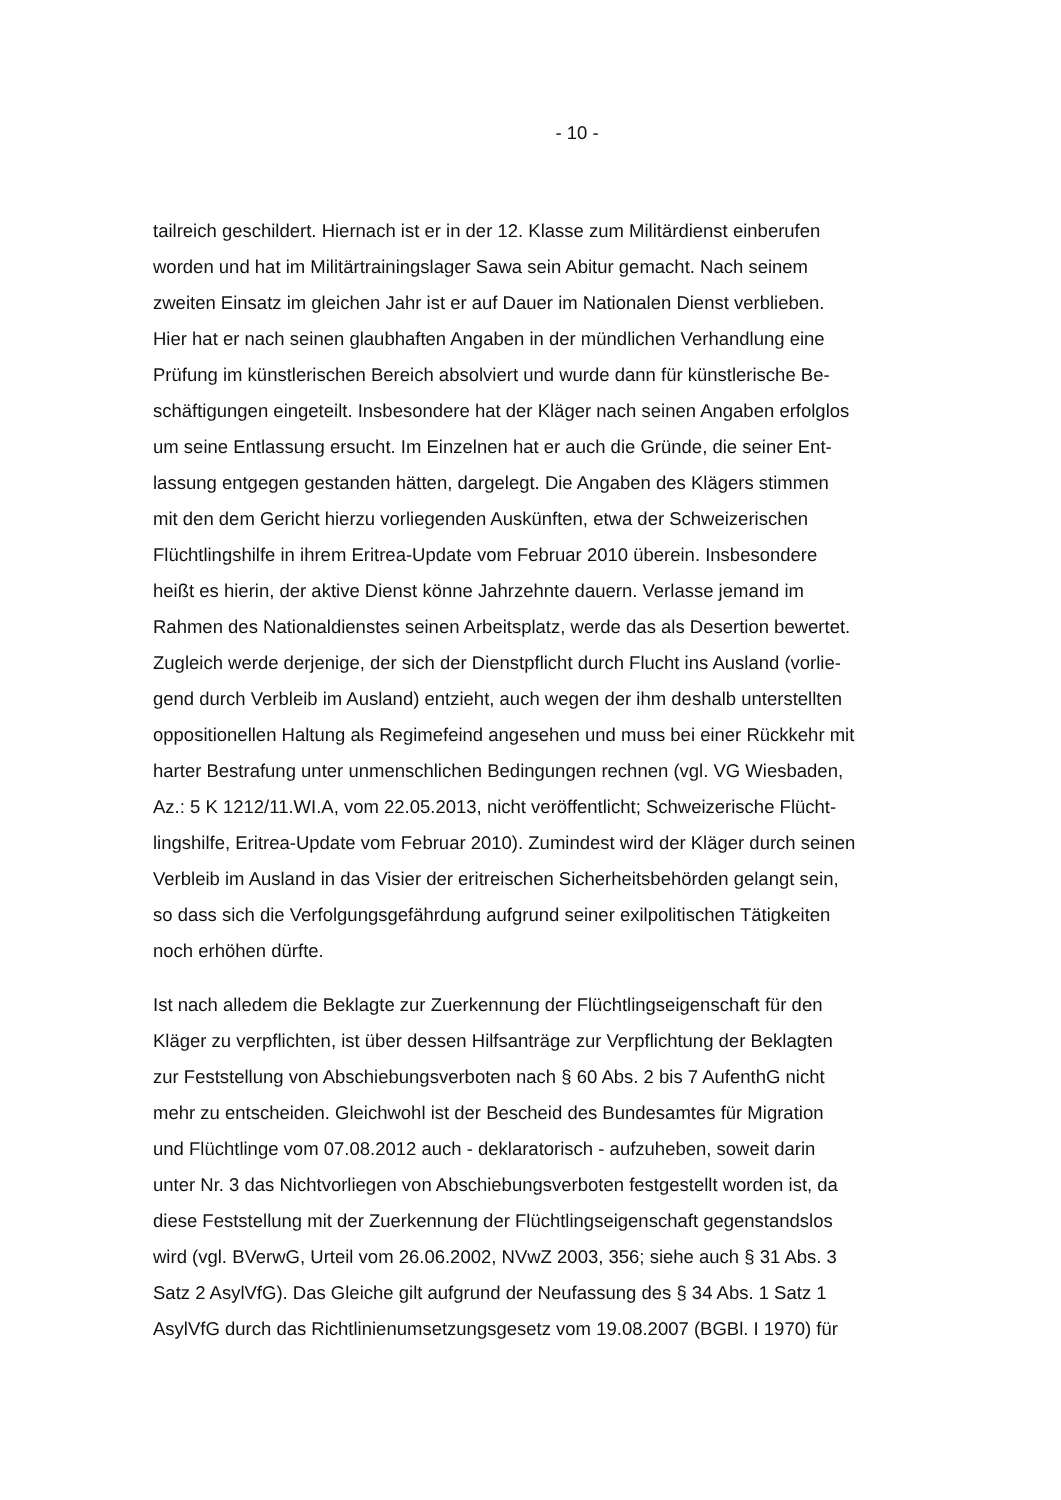- 10 -
tailreich geschildert. Hiernach ist er in der 12. Klasse zum Militärdienst einberufen
worden und hat im Militärtrainingslager Sawa sein Abitur gemacht. Nach seinem
zweiten Einsatz im gleichen Jahr ist er auf Dauer im Nationalen Dienst verblieben.
Hier hat er nach seinen glaubhaften Angaben in der mündlichen Verhandlung eine
Prüfung im künstlerischen Bereich absolviert und wurde dann für künstlerische Be-
schäftigungen eingeteilt. Insbesondere hat der Kläger nach seinen Angaben erfolglos
um seine Entlassung ersucht. Im Einzelnen hat er auch die Gründe, die seiner Ent-
lassung entgegen gestanden hätten, dargelegt. Die Angaben des Klägers stimmen
mit den dem Gericht hierzu vorliegenden Auskünften, etwa der Schweizerischen
Flüchtlingshilfe in ihrem Eritrea-Update vom Februar 2010 überein. Insbesondere
heißt es hierin, der aktive Dienst könne Jahrzehnte dauern. Verlasse jemand im
Rahmen des Nationaldienstes seinen Arbeitsplatz, werde das als Desertion bewertet.
Zugleich werde derjenige, der sich der Dienstpflicht durch Flucht ins Ausland (vorlie-
gend durch Verbleib im Ausland) entzieht, auch wegen der ihm deshalb unterstellten
oppositionellen Haltung als Regimefeind angesehen und muss bei einer Rückkehr mit
harter Bestrafung unter unmenschlichen Bedingungen rechnen (vgl. VG Wiesbaden,
Az.: 5 K 1212/11.WI.A, vom 22.05.2013, nicht veröffentlicht; Schweizerische Flücht-
lingshilfe, Eritrea-Update vom Februar 2010). Zumindest wird der Kläger durch seinen
Verbleib im Ausland in das Visier der eritreischen Sicherheitsbehörden gelangt sein,
so dass sich die Verfolgungsgefährdung aufgrund seiner exilpolitischen Tätigkeiten
noch erhöhen dürfte.
Ist nach alledem die Beklagte zur Zuerkennung der Flüchtlingseigenschaft für den
Kläger zu verpflichten, ist über dessen Hilfsanträge zur Verpflichtung der Beklagten
zur Feststellung von Abschiebungsverboten nach § 60 Abs. 2 bis 7 AufenthG nicht
mehr zu entscheiden. Gleichwohl ist der Bescheid des Bundesamtes für Migration
und Flüchtlinge vom 07.08.2012 auch - deklaratorisch - aufzuheben, soweit darin
unter Nr. 3 das Nichtvorliegen von Abschiebungsverboten festgestellt worden ist, da
diese Feststellung mit der Zuerkennung der Flüchtlingseigenschaft gegenstandslos
wird (vgl. BVerwG, Urteil vom 26.06.2002, NVwZ 2003, 356; siehe auch § 31 Abs. 3
Satz 2 AsylVfG). Das Gleiche gilt aufgrund der Neufassung des § 34 Abs. 1 Satz 1
AsylVfG durch das Richtlinienumsetzungsgesetz vom 19.08.2007 (BGBl. I 1970) für